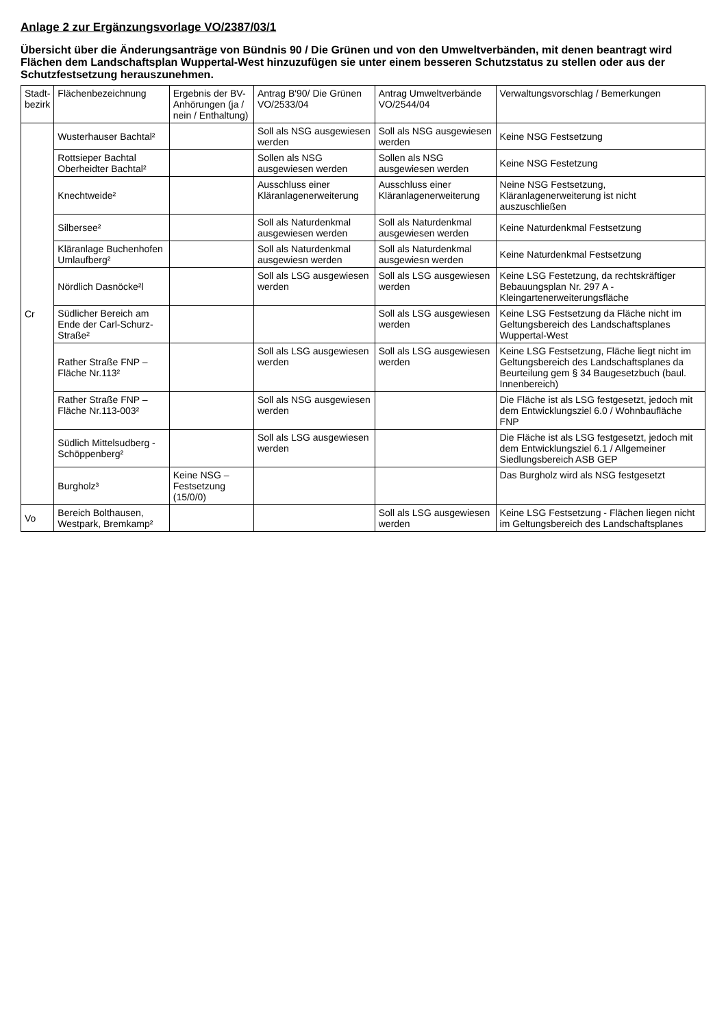Anlage 2 zur Ergänzungsvorlage VO/2387/03/1
Übersicht über die Änderungsanträge von Bündnis 90 / Die Grünen und von den Umweltverbänden, mit denen beantragt wird Flächen dem Landschaftsplan Wuppertal-West hinzuzufügen sie unter einem besseren Schutzstatus zu stellen oder aus der Schutzfestsetzung herauszunehmen.
| Stadt- bezirk | Flächenbezeichnung | Ergebnis der BV-Anhörungen (ja / nein / Enthaltung) | Antrag B'90/ Die Grünen VO/2533/04 | Antrag Umweltverbände VO/2544/04 | Verwaltungsvorschlag / Bemerkungen |
| --- | --- | --- | --- | --- | --- |
| Cr | Wusterhauser Bachtal² | | Soll als NSG ausgewiesen werden | Soll als NSG ausgewiesen werden | Keine NSG Festsetzung |
| | Rottsieper Bachtal Oberheidter Bachtal² | | Sollen als NSG ausgewiesen werden | Sollen als NSG ausgewiesen werden | Keine NSG Festetzung |
| | Knechtweide² | | Ausschluss einer Kläranlagenerweiterung | Ausschluss einer Kläranlagenerweiterung | Neine NSG Festsetzung, Kläranlagenerweiterung ist nicht auszuschließen |
| | Silbersee² | | Soll als Naturdenkmal ausgewiesen werden | Soll als Naturdenkmal ausgewiesen werden | Keine Naturdenkmal Festsetzung |
| | Kläranlage Buchenhofen Umlaufberg² | | Soll als Naturdenkmal ausgewiesn werden | Soll als Naturdenkmal ausgewiesn werden | Keine Naturdenkmal Festsetzung |
| | Nördlich Dasnöcke²l | | Soll als LSG ausgewiesen werden | Soll als LSG ausgewiesen werden | Keine LSG Festetzung, da rechtskräftiger Bebauungsplan Nr. 297 A - Kleingartenerweiterungsfläche |
| | Südlicher Bereich am Ende der Carl-Schurz-Straße² | | | Soll als LSG ausgewiesen werden | Keine LSG Festsetzung da Fläche nicht im Geltungsbereich des Landschaftsplanes Wuppertal-West |
| | Rather Straße FNP – Fläche Nr.113² | | Soll als LSG ausgewiesen werden | Soll als LSG ausgewiesen werden | Keine LSG Festsetzung, Fläche liegt nicht im Geltungsbereich des Landschaftsplanes da Beurteilung gem § 34 Baugesetzbuch (baul. Innenbereich) |
| | Rather Straße FNP – Fläche Nr.113-003² | | Soll als NSG ausgewiesen werden | | Die Fläche ist als LSG festgesetzt, jedoch mit dem Entwicklungsziel 6.0 / Wohnbaufläche FNP |
| | Südlich Mittelsudberg - Schöppenberg² | | Soll als LSG ausgewiesen werden | | Die Fläche ist als LSG festgesetzt, jedoch mit dem Entwicklungsziel 6.1 / Allgemeiner Siedlungsbereich ASB GEP |
| | Burgholz³ | Keine NSG – Festsetzung (15/0/0) | | | Das Burgholz wird als NSG festgesetzt |
| Vo | Bereich Bolthausen, Westpark, Bremkamp² | | | Soll als LSG ausgewiesen werden | Keine LSG Festsetzung - Flächen liegen nicht im Geltungsbereich des Landschaftsplanes |